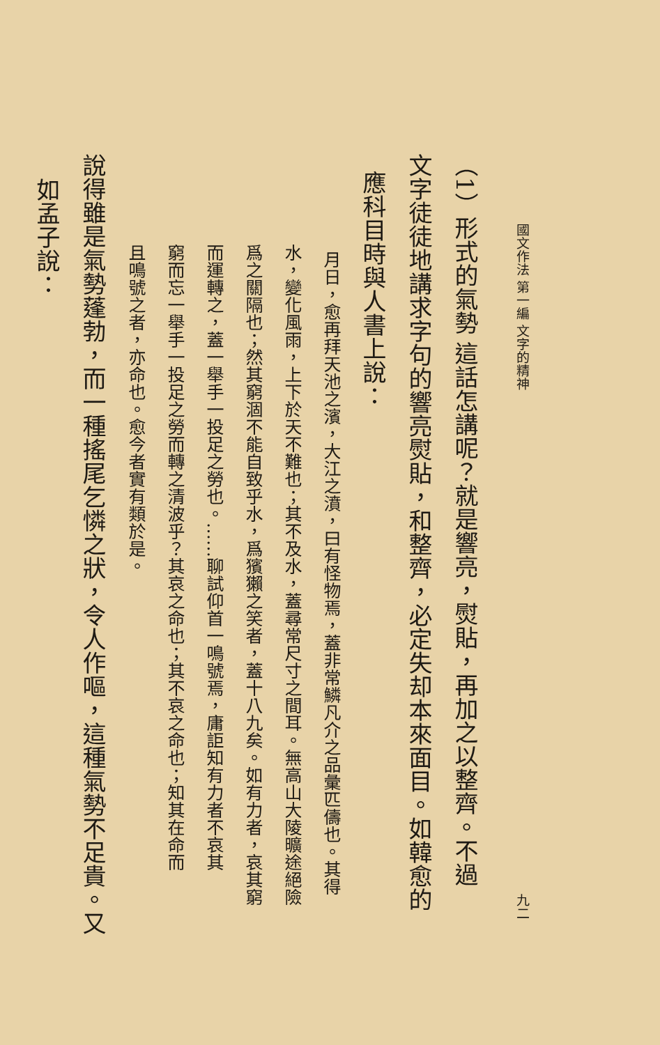國文作法 第一編 文字的精神 九二
（1）形式的氣勢 這話怎講呢？就是響亮，熨貼，再加之以整齊。不過
文字徒徒地講求字句的響亮熨貼，和整齊，必定失却本來面目。如韓愈的
應科目時與人書上說：
月日，愈再拜天池之濱，大江之濆，曰有怪物焉，蓋非常鱗凡介之品彙匹儔也。其得
水，變化風雨，上下於天不難也；其不及水，蓋尋常尺寸之間耳。無高山大陵曠途絕險
爲之關隔也；然其窮涸不能自致乎水，爲獱獺之笑者，蓋十八九矣。如有力者，哀其窮
而運轉之，蓋一舉手一投足之勞也。……聊試仰首一鳴號焉，庸詎知有力者不哀其
窮而忘一舉手一投足之勞而轉之清波乎？其哀之命也；其不哀之命也；知其在命而
且鳴號之者，亦命也。愈今者實有類於是。
說得雖是氣勢蓬勃，而一種搖尾乞憐之狀，令人作嘔，這種氣勢不足貴。又
如孟子說：